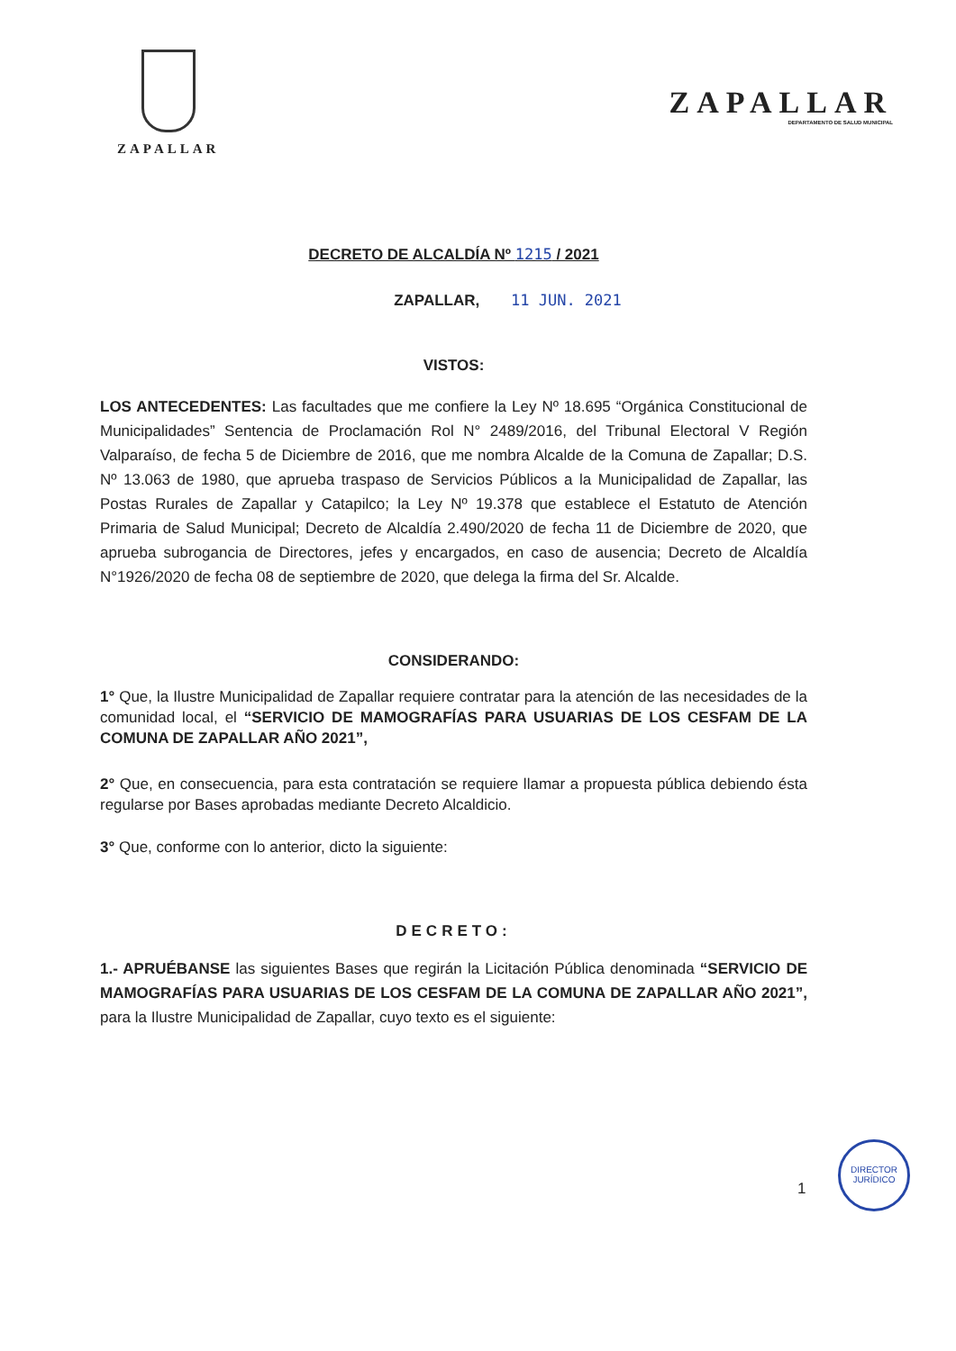ZAPALLAR
ZAPALLAR
DEPARTAMENTO DE SALUD MUNICIPAL
DECRETO DE ALCALDÍA Nº 1215 / 2021
ZAPALLAR, 11 JUN. 2021
VISTOS:
LOS ANTECEDENTES: Las facultades que me confiere la Ley Nº 18.695 “Orgánica Constitucional de Municipalidades” Sentencia de Proclamación Rol N° 2489/2016, del Tribunal Electoral V Región Valparaíso, de fecha 5 de Diciembre de 2016, que me nombra Alcalde de la Comuna de Zapallar; D.S. Nº 13.063 de 1980, que aprueba traspaso de Servicios Públicos a la Municipalidad de Zapallar, las Postas Rurales de Zapallar y Catapilco; la Ley Nº 19.378 que establece el Estatuto de Atención Primaria de Salud Municipal; Decreto de Alcaldía 2.490/2020 de fecha 11 de Diciembre de 2020, que aprueba subrogancia de Directores, jefes y encargados, en caso de ausencia; Decreto de Alcaldía N°1926/2020 de fecha 08 de septiembre de 2020, que delega la firma del Sr. Alcalde.
CONSIDERANDO:
1° Que, la Ilustre Municipalidad de Zapallar requiere contratar para la atención de las necesidades de la comunidad local, el “SERVICIO DE MAMOGRAFÍAS PARA USUARIAS DE LOS CESFAM DE LA COMUNA DE ZAPALLAR AÑO 2021”,
2° Que, en consecuencia, para esta contratación se requiere llamar a propuesta pública debiendo ésta regularse por Bases aprobadas mediante Decreto Alcaldicio.
3° Que, conforme con lo anterior, dicto la siguiente:
DECRETO:
1.- APRUÉBANSE las siguientes Bases que regirán la Licitación Pública denominada “SERVICIO DE MAMOGRAFÍAS PARA USUARIAS DE LOS CESFAM DE LA COMUNA DE ZAPALLAR AÑO 2021”, para la Ilustre Municipalidad de Zapallar, cuyo texto es el siguiente:
1
DIRECTOR JURÍDICO